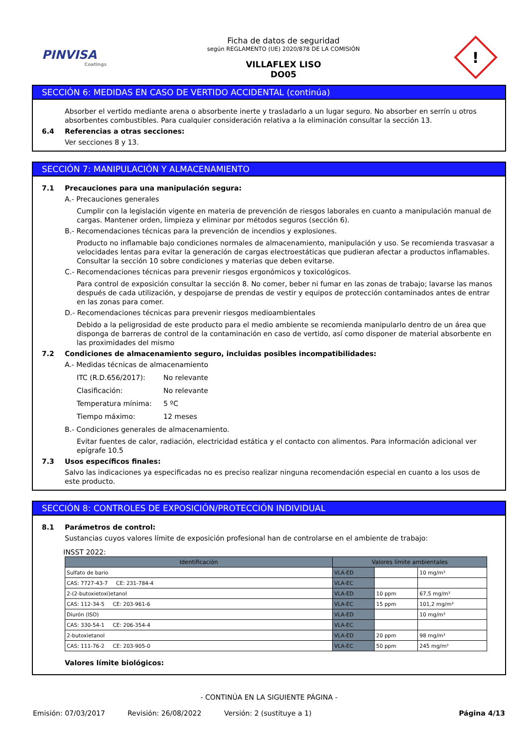PINVISA
Coatings
Ficha de datos de seguridad
según REGLAMENTO (UE) 2020/878 DE LA COMISIÓN
VILLAFLEX LISO
DO05
!
SECCIÓN 6: MEDIDAS EN CASO DE VERTIDO ACCIDENTAL (continúa)
Absorber el vertido mediante arena o absorbente inerte y trasladarlo a un lugar seguro. No absorber en serrín u otros absorbentes combustibles. Para cualquier consideración relativa a la eliminación consultar la sección 13.
6.4 Referencias a otras secciones:
Ver secciones 8 y 13.
SECCIÓN 7: MANIPULACIÓN Y ALMACENAMIENTO
7.1 Precauciones para una manipulación segura:
A.- Precauciones generales
Cumplir con la legislación vigente en materia de prevención de riesgos laborales en cuanto a manipulación manual de cargas. Mantener orden, limpieza y eliminar por métodos seguros (sección 6).
B.- Recomendaciones técnicas para la prevención de incendios y explosiones.
Producto no inflamable bajo condiciones normales de almacenamiento, manipulación y uso. Se recomienda trasvasar a velocidades lentas para evitar la generación de cargas electroestáticas que pudieran afectar a productos inflamables. Consultar la sección 10 sobre condiciones y materias que deben evitarse.
C.- Recomendaciones técnicas para prevenir riesgos ergonómicos y toxicológicos.
Para control de exposición consultar la sección 8. No comer, beber ni fumar en las zonas de trabajo; lavarse las manos después de cada utilización, y despojarse de prendas de vestir y equipos de protección contaminados antes de entrar en las zonas para comer.
D.- Recomendaciones técnicas para prevenir riesgos medioambientales
Debido a la peligrosidad de este producto para el medio ambiente se recomienda manipularlo dentro de un área que disponga de barreras de control de la contaminación en caso de vertido, así como disponer de material absorbente en las proximidades del mismo
7.2 Condiciones de almacenamiento seguro, incluidas posibles incompatibilidades:
A.- Medidas técnicas de almacenamiento
ITC (R.D.656/2017): No relevante
Clasificación: No relevante
Temperatura mínima: 5 ºC
Tiempo máximo: 12 meses
B.- Condiciones generales de almacenamiento.
Evitar fuentes de calor, radiación, electricidad estática y el contacto con alimentos. Para información adicional ver epígrafe 10.5
7.3 Usos específicos finales:
Salvo las indicaciones ya especificadas no es preciso realizar ninguna recomendación especial en cuanto a los usos de este producto.
SECCIÓN 8: CONTROLES DE EXPOSICIÓN/PROTECCIÓN INDIVIDUAL
8.1 Parámetros de control:
Sustancias cuyos valores límite de exposición profesional han de controlarse en el ambiente de trabajo:
INSST 2022:
| Identificación | Valores límite ambientales | | |
| --- | --- | --- | --- |
| Sulfato de bario | VLA-ED | | 10 mg/m³ |
| CAS: 7727-43-7 CE: 231-784-4 | VLA-EC | | |
| 2-(2-butoxietoxi)etanol | VLA-ED | 10 ppm | 67,5 mg/m³ |
| CAS: 112-34-5 CE: 203-961-6 | VLA-EC | 15 ppm | 101,2 mg/m³ |
| Diurón (ISO) | VLA-ED | | 10 mg/m³ |
| CAS: 330-54-1 CE: 206-354-4 | VLA-EC | | |
| 2-butoxietanol | VLA-ED | 20 ppm | 98 mg/m³ |
| CAS: 111-76-2 CE: 203-905-0 | VLA-EC | 50 ppm | 245 mg/m³ |
Valores límite biológicos:
- CONTINÚA EN LA SIGUIENTE PÁGINA -
Emisión: 07/03/2017 Revisión: 26/08/2022 Versión: 2 (sustituye a 1) Página 4/13